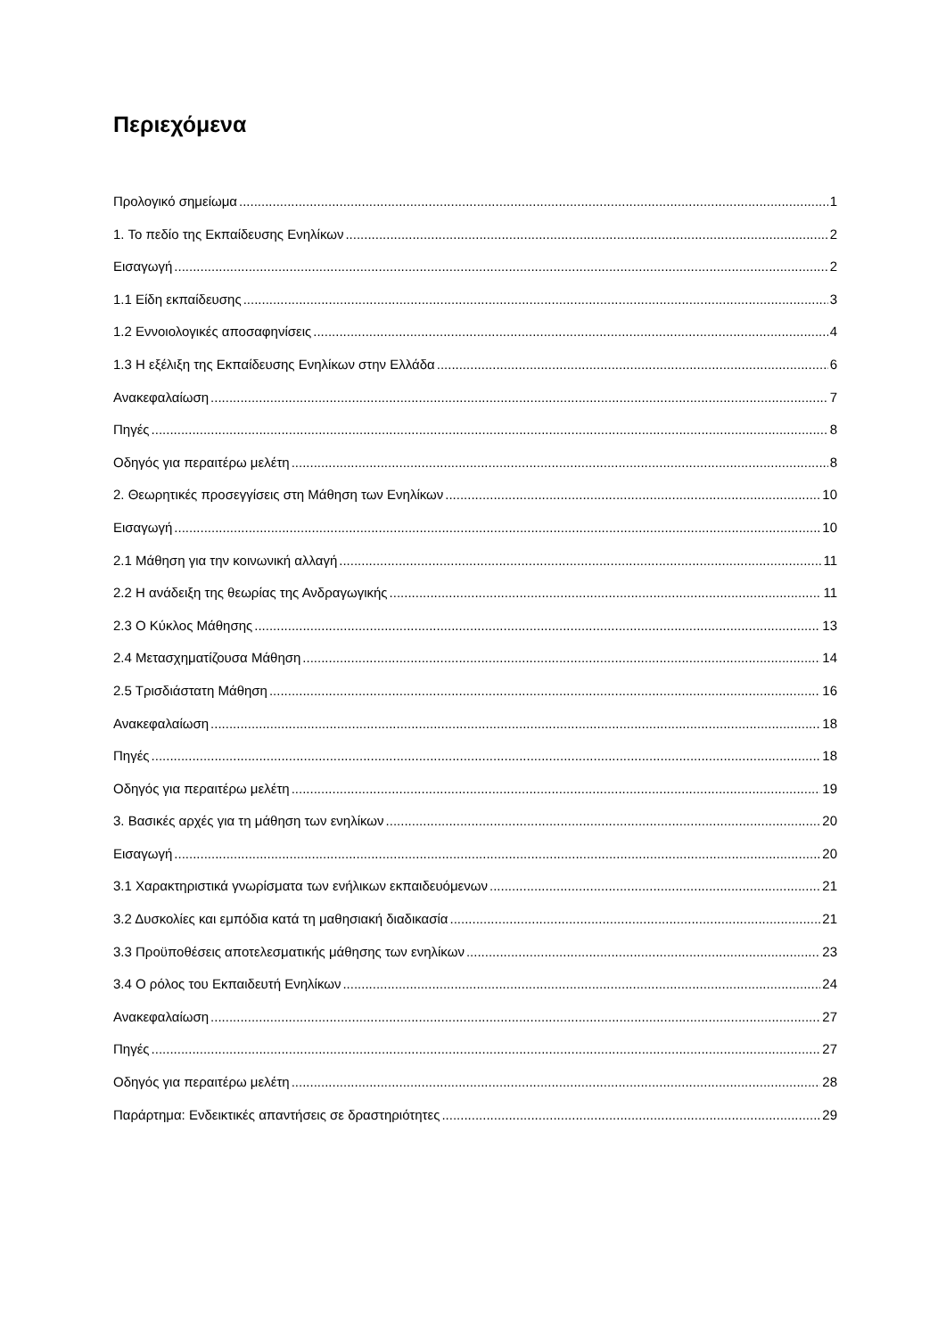Περιεχόμενα
Προλογικό σημείωμα 1
1. Το πεδίο της Εκπαίδευσης Ενηλίκων 2
Εισαγωγή 2
1.1 Είδη εκπαίδευσης 3
1.2 Εννοιολογικές αποσαφηνίσεις 4
1.3 Η εξέλιξη της Εκπαίδευσης Ενηλίκων στην Ελλάδα 6
Ανακεφαλαίωση 7
Πηγές 8
Οδηγός για περαιτέρω μελέτη 8
2. Θεωρητικές προσεγγίσεις στη Μάθηση των Ενηλίκων 10
Εισαγωγή 10
2.1 Μάθηση για την κοινωνική αλλαγή 11
2.2 Η ανάδειξη της θεωρίας της Ανδραγωγικής 11
2.3 Ο Κύκλος Μάθησης 13
2.4 Μετασχηματίζουσα Μάθηση 14
2.5 Τρισδιάστατη Μάθηση 16
Ανακεφαλαίωση 18
Πηγές 18
Οδηγός για περαιτέρω μελέτη 19
3. Βασικές αρχές για τη μάθηση των ενηλίκων 20
Εισαγωγή 20
3.1 Χαρακτηριστικά γνωρίσματα των ενήλικων εκπαιδευόμενων 21
3.2 Δυσκολίες και εμπόδια κατά τη μαθησιακή διαδικασία 21
3.3 Προϋποθέσεις αποτελεσματικής μάθησης των ενηλίκων 23
3.4 Ο ρόλος του Εκπαιδευτή Ενηλίκων 24
Ανακεφαλαίωση 27
Πηγές 27
Οδηγός για περαιτέρω μελέτη 28
Παράρτημα: Ενδεικτικές απαντήσεις σε δραστηριότητες 29